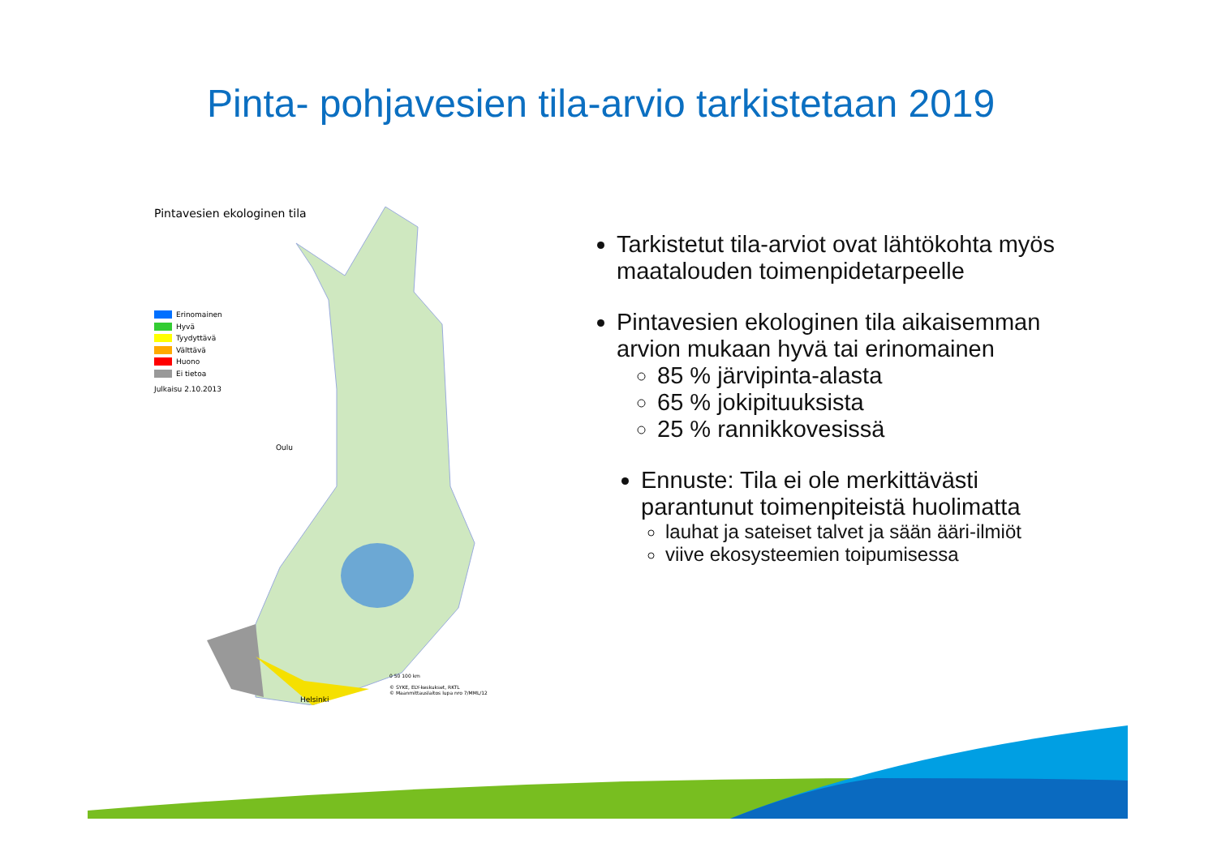Pinta- pohjavesien tila-arvio tarkistetaan 2019
Pintavesien ekologinen tila
Erinomainen
Hyvä
Tyydyttävä
Välttävä
Huono
Ei tietoa
Julkaisu 2.10.2013
Oulu
Helsinki
0 50 100 km
© SYKE, ELY-keskukset, RKTL
© Maanmittauslaitos lupa nro 7/MML/12
Tarkistetut tila-arviot ovat lähtökohta myös maatalouden toimenpidetarpeelle
Pintavesien ekologinen tila aikaisemman arvion mukaan hyvä tai erinomainen
85 % järvipinta-alasta
65 % jokipituuksista
25 % rannikkovesissä
Ennuste: Tila ei ole merkittävästi parantunut toimenpiteistä huolimatta
lauhat ja sateiset talvet ja sään ääri-ilmiöt
viive ekosysteemien toipumisessa